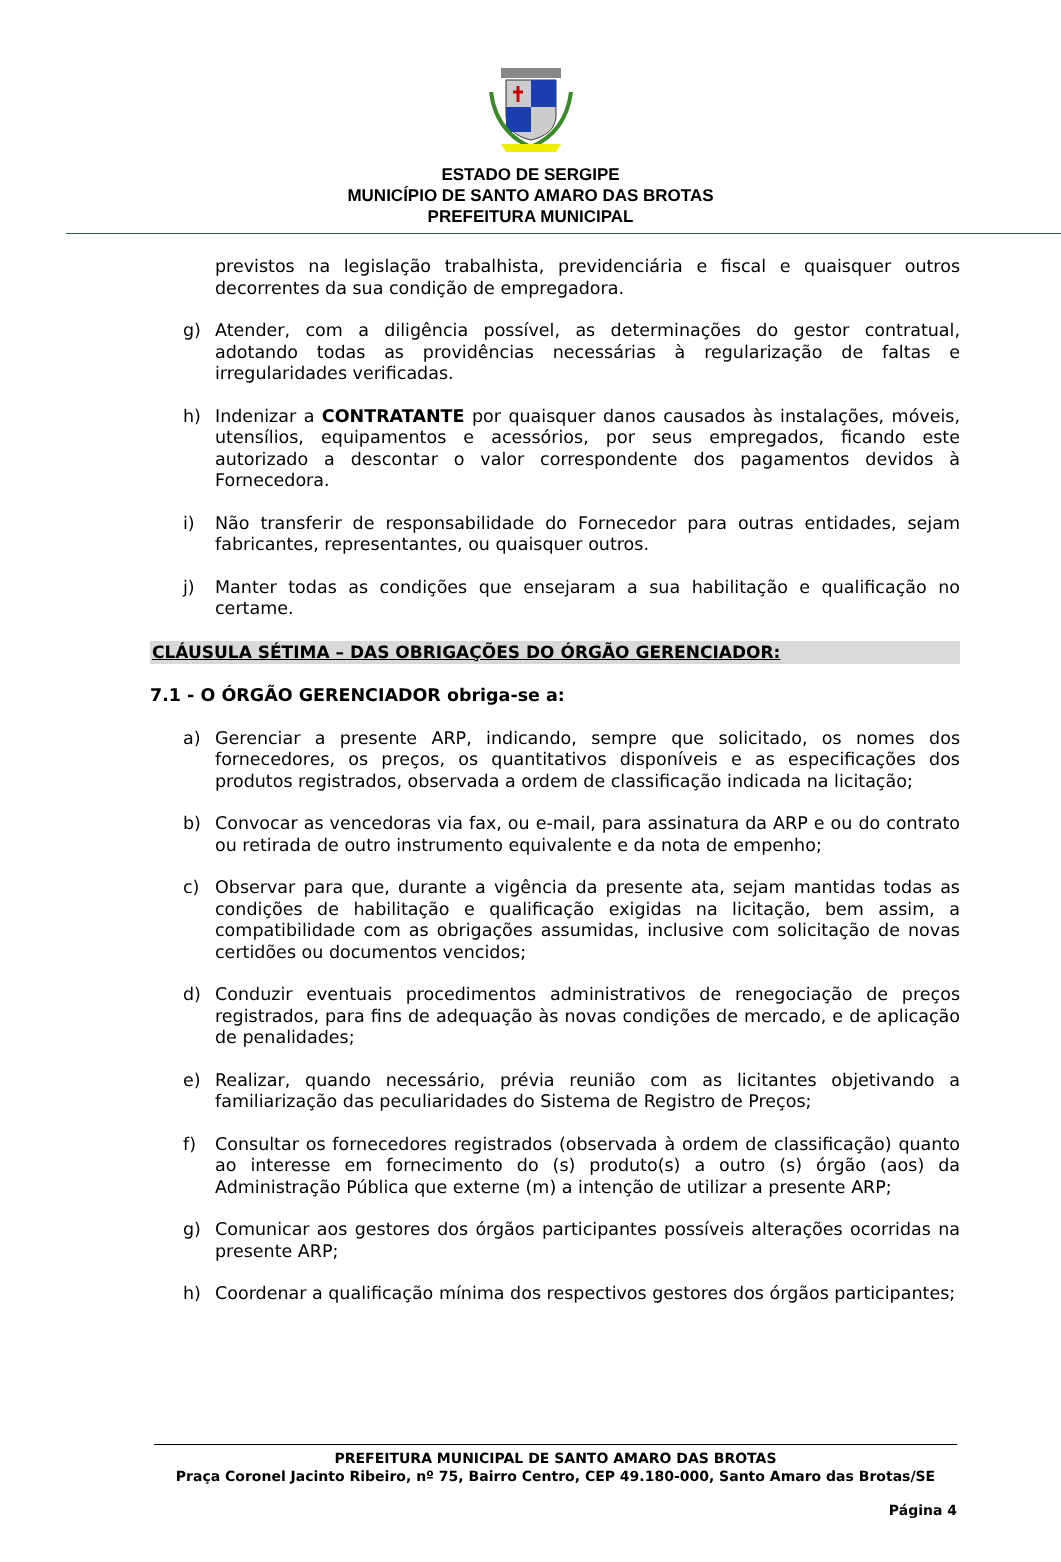ESTADO DE SERGIPE
MUNICÍPIO DE SANTO AMARO DAS BROTAS
PREFEITURA MUNICIPAL
previstos na legislação trabalhista, previdenciária e fiscal e quaisquer outros decorrentes da sua condição de empregadora.
g) Atender, com a diligência possível, as determinações do gestor contratual, adotando todas as providências necessárias à regularização de faltas e irregularidades verificadas.
h) Indenizar a CONTRATANTE por quaisquer danos causados às instalações, móveis, utensílios, equipamentos e acessórios, por seus empregados, ficando este autorizado a descontar o valor correspondente dos pagamentos devidos à Fornecedora.
i) Não transferir de responsabilidade do Fornecedor para outras entidades, sejam fabricantes, representantes, ou quaisquer outros.
j) Manter todas as condições que ensejaram a sua habilitação e qualificação no certame.
CLÁUSULA SÉTIMA – DAS OBRIGAÇÕES DO ÓRGÃO GERENCIADOR:
7.1 - O ÓRGÃO GERENCIADOR obriga-se a:
a) Gerenciar a presente ARP, indicando, sempre que solicitado, os nomes dos fornecedores, os preços, os quantitativos disponíveis e as especificações dos produtos registrados, observada a ordem de classificação indicada na licitação;
b) Convocar as vencedoras via fax, ou e-mail, para assinatura da ARP e ou do contrato ou retirada de outro instrumento equivalente e da nota de empenho;
c) Observar para que, durante a vigência da presente ata, sejam mantidas todas as condições de habilitação e qualificação exigidas na licitação, bem assim, a compatibilidade com as obrigações assumidas, inclusive com solicitação de novas certidões ou documentos vencidos;
d) Conduzir eventuais procedimentos administrativos de renegociação de preços registrados, para fins de adequação às novas condições de mercado, e de aplicação de penalidades;
e) Realizar, quando necessário, prévia reunião com as licitantes objetivando a familiarização das peculiaridades do Sistema de Registro de Preços;
f) Consultar os fornecedores registrados (observada à ordem de classificação) quanto ao interesse em fornecimento do (s) produto(s) a outro (s) órgão (aos) da Administração Pública que externe (m) a intenção de utilizar a presente ARP;
g) Comunicar aos gestores dos órgãos participantes possíveis alterações ocorridas na presente ARP;
h) Coordenar a qualificação mínima dos respectivos gestores dos órgãos participantes;
PREFEITURA MUNICIPAL DE SANTO AMARO DAS BROTAS
Praça Coronel Jacinto Ribeiro, nº 75, Bairro Centro, CEP 49.180-000, Santo Amaro das Brotas/SE
Página 4